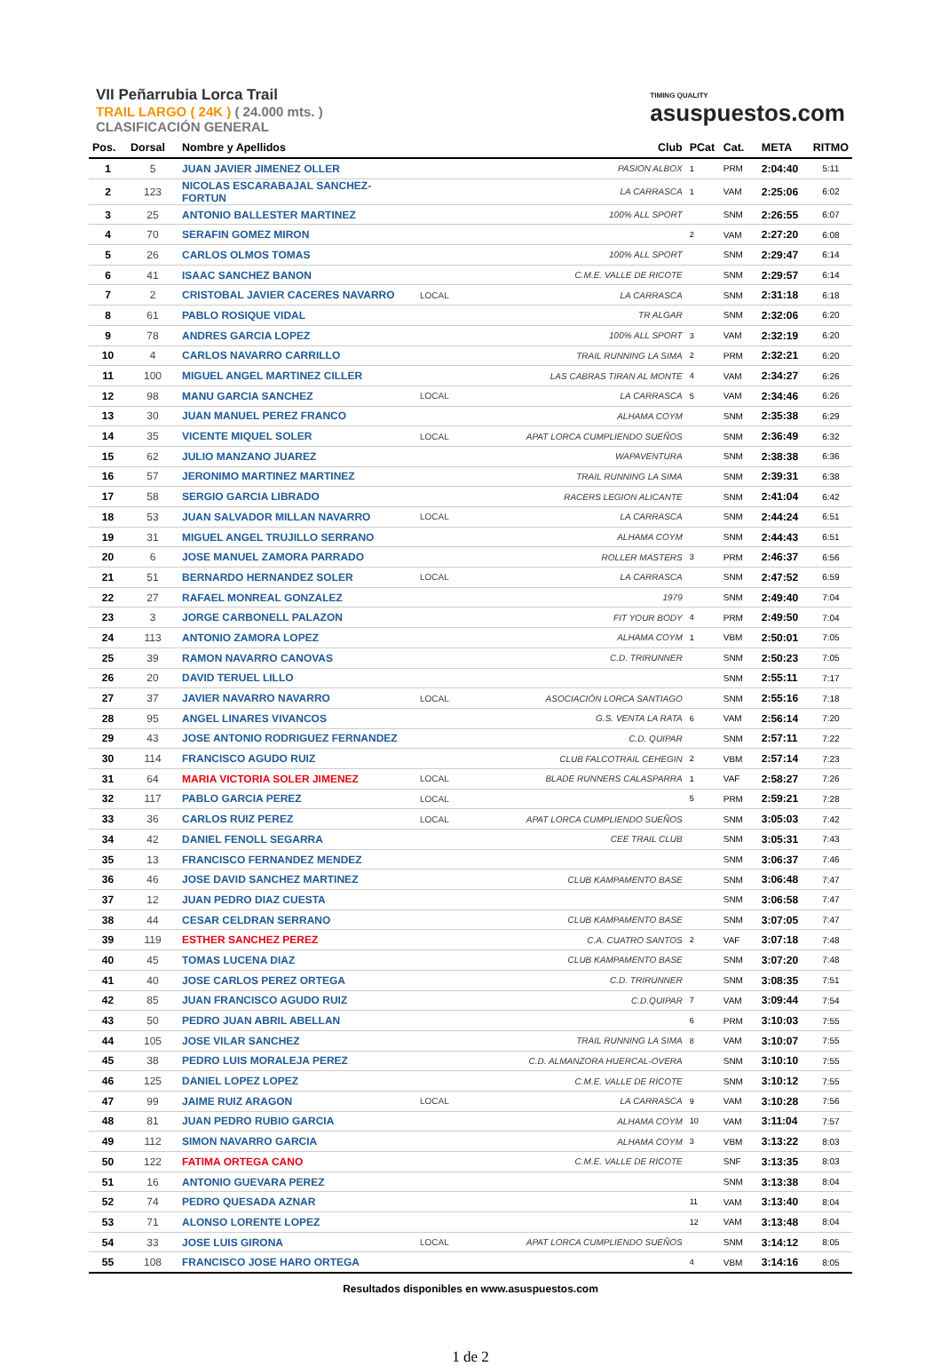VII Peñarrubia Lorca Trail
TRAIL LARGO ( 24K ) ( 24.000 mts. )
CLASIFICACIÓN GENERAL
TIMING QUALITY
asuspuestos.com
| Pos. | Dorsal | Nombre y Apellidos | | Club | PCat | Cat. | META | RITMO |
| --- | --- | --- | --- | --- | --- | --- | --- | --- |
| 1 | 5 | JUAN JAVIER JIMENEZ OLLER | | PASION ALBOX | 1 | PRM | 2:04:40 | 5:11 |
| 2 | 123 | NICOLAS ESCARABAJAL SANCHEZ-FORTUN | | LA CARRASCA | 1 | VAM | 2:25:06 | 6:02 |
| 3 | 25 | ANTONIO BALLESTER MARTINEZ | | 100% ALL SPORT | | SNM | 2:26:55 | 6:07 |
| 4 | 70 | SERAFIN GOMEZ MIRON | | | 2 | VAM | 2:27:20 | 6:08 |
| 5 | 26 | CARLOS OLMOS TOMAS | | 100% ALL SPORT | | SNM | 2:29:47 | 6:14 |
| 6 | 41 | ISAAC SANCHEZ BANON | | C.M.E. VALLE DE RICOTE | | SNM | 2:29:57 | 6:14 |
| 7 | 2 | CRISTOBAL JAVIER CACERES NAVARRO | LOCAL | LA CARRASCA | | SNM | 2:31:18 | 6:18 |
| 8 | 61 | PABLO ROSIQUE VIDAL | | TR ALGAR | | SNM | 2:32:06 | 6:20 |
| 9 | 78 | ANDRES GARCIA LOPEZ | | 100% ALL SPORT | 3 | VAM | 2:32:19 | 6:20 |
| 10 | 4 | CARLOS NAVARRO CARRILLO | | TRAIL RUNNING LA SIMA | 2 | PRM | 2:32:21 | 6:20 |
| 11 | 100 | MIGUEL ANGEL MARTINEZ CILLER | | LAS CABRAS TIRAN AL MONTE | 4 | VAM | 2:34:27 | 6:26 |
| 12 | 98 | MANU GARCIA SANCHEZ | LOCAL | LA CARRASCA | 5 | VAM | 2:34:46 | 6:26 |
| 13 | 30 | JUAN MANUEL PEREZ FRANCO | | ALHAMA COYM | | SNM | 2:35:38 | 6:29 |
| 14 | 35 | VICENTE MIQUEL SOLER | LOCAL | APAT LORCA CUMPLIENDO SUEÑOS | | SNM | 2:36:49 | 6:32 |
| 15 | 62 | JULIO MANZANO JUAREZ | | WAPAVENTURA | | SNM | 2:38:38 | 6:36 |
| 16 | 57 | JERONIMO MARTINEZ MARTINEZ | | TRAIL RUNNING LA SIMA | | SNM | 2:39:31 | 6:38 |
| 17 | 58 | SERGIO GARCIA LIBRADO | | RACERS LEGION ALICANTE | | SNM | 2:41:04 | 6:42 |
| 18 | 53 | JUAN SALVADOR MILLAN NAVARRO | LOCAL | LA CARRASCA | | SNM | 2:44:24 | 6:51 |
| 19 | 31 | MIGUEL ANGEL TRUJILLO SERRANO | | ALHAMA COYM | | SNM | 2:44:43 | 6:51 |
| 20 | 6 | JOSE MANUEL ZAMORA PARRADO | | ROLLER MASTERS | 3 | PRM | 2:46:37 | 6:56 |
| 21 | 51 | BERNARDO HERNANDEZ SOLER | LOCAL | LA CARRASCA | | SNM | 2:47:52 | 6:59 |
| 22 | 27 | RAFAEL MONREAL GONZALEZ | | 1979 | | SNM | 2:49:40 | 7:04 |
| 23 | 3 | JORGE CARBONELL PALAZON | | FIT YOUR BODY | 4 | PRM | 2:49:50 | 7:04 |
| 24 | 113 | ANTONIO ZAMORA LOPEZ | | ALHAMA COYM | 1 | VBM | 2:50:01 | 7:05 |
| 25 | 39 | RAMON NAVARRO CANOVAS | | C.D. TRIRUNNER | | SNM | 2:50:23 | 7:05 |
| 26 | 20 | DAVID TERUEL LILLO | | | | SNM | 2:55:11 | 7:17 |
| 27 | 37 | JAVIER NAVARRO NAVARRO | LOCAL | ASOCIACIÓN LORCA SANTIAGO | | SNM | 2:55:16 | 7:18 |
| 28 | 95 | ANGEL LINARES VIVANCOS | | G.S. VENTA LA RATA | 6 | VAM | 2:56:14 | 7:20 |
| 29 | 43 | JOSE ANTONIO RODRIGUEZ FERNANDEZ | | C.D. QUIPAR | | SNM | 2:57:11 | 7:22 |
| 30 | 114 | FRANCISCO AGUDO RUIZ | | CLUB FALCOTRAIL CEHEGIN | 2 | VBM | 2:57:14 | 7:23 |
| 31 | 64 | MARIA VICTORIA SOLER JIMENEZ | LOCAL | BLADE RUNNERS CALASPARRA | 1 | VAF | 2:58:27 | 7:26 |
| 32 | 117 | PABLO GARCIA PEREZ | LOCAL | | 5 | PRM | 2:59:21 | 7:28 |
| 33 | 36 | CARLOS RUIZ PEREZ | LOCAL | APAT LORCA CUMPLIENDO SUEÑOS | | SNM | 3:05:03 | 7:42 |
| 34 | 42 | DANIEL FENOLL SEGARRA | | CEE TRAIL CLUB | | SNM | 3:05:31 | 7:43 |
| 35 | 13 | FRANCISCO FERNANDEZ MENDEZ | | | | SNM | 3:06:37 | 7:46 |
| 36 | 46 | JOSE DAVID SANCHEZ MARTINEZ | | CLUB KAMPAMENTO BASE | | SNM | 3:06:48 | 7:47 |
| 37 | 12 | JUAN PEDRO DIAZ CUESTA | | | | SNM | 3:06:58 | 7:47 |
| 38 | 44 | CESAR CELDRAN SERRANO | | CLUB KAMPAMENTO BASE | | SNM | 3:07:05 | 7:47 |
| 39 | 119 | ESTHER SANCHEZ PEREZ | | C.A. CUATRO SANTOS | 2 | VAF | 3:07:18 | 7:48 |
| 40 | 45 | TOMAS LUCENA DIAZ | | CLUB KAMPAMENTO BASE | | SNM | 3:07:20 | 7:48 |
| 41 | 40 | JOSE CARLOS PEREZ ORTEGA | | C.D. TRIRUNNER | | SNM | 3:08:35 | 7:51 |
| 42 | 85 | JUAN FRANCISCO AGUDO RUIZ | | C.D.QUIPAR | 7 | VAM | 3:09:44 | 7:54 |
| 43 | 50 | PEDRO JUAN ABRIL ABELLAN | | | 6 | PRM | 3:10:03 | 7:55 |
| 44 | 105 | JOSE VILAR SANCHEZ | | TRAIL RUNNING LA SIMA | 8 | VAM | 3:10:07 | 7:55 |
| 45 | 38 | PEDRO LUIS MORALEJA PEREZ | | C.D. ALMANZORA HUERCAL-OVERA | | SNM | 3:10:10 | 7:55 |
| 46 | 125 | DANIEL LOPEZ LOPEZ | | C.M.E. VALLE DE RICOTE | | SNM | 3:10:12 | 7:55 |
| 47 | 99 | JAIME RUIZ ARAGON | LOCAL | LA CARRASCA | 9 | VAM | 3:10:28 | 7:56 |
| 48 | 81 | JUAN PEDRO RUBIO GARCIA | | ALHAMA COYM | 10 | VAM | 3:11:04 | 7:57 |
| 49 | 112 | SIMON NAVARRO GARCIA | | ALHAMA COYM | 3 | VBM | 3:13:22 | 8:03 |
| 50 | 122 | FATIMA ORTEGA CANO | | C.M.E. VALLE DE RICOTE | | SNF | 3:13:35 | 8:03 |
| 51 | 16 | ANTONIO GUEVARA PEREZ | | | | SNM | 3:13:38 | 8:04 |
| 52 | 74 | PEDRO QUESADA AZNAR | | | 11 | VAM | 3:13:40 | 8:04 |
| 53 | 71 | ALONSO LORENTE LOPEZ | | | 12 | VAM | 3:13:48 | 8:04 |
| 54 | 33 | JOSE LUIS GIRONA | LOCAL | APAT LORCA CUMPLIENDO SUEÑOS | | SNM | 3:14:12 | 8:05 |
| 55 | 108 | FRANCISCO JOSE HARO ORTEGA | | | 4 | VBM | 3:14:16 | 8:05 |
Resultados disponibles en www.asuspuestos.com
1 de 2